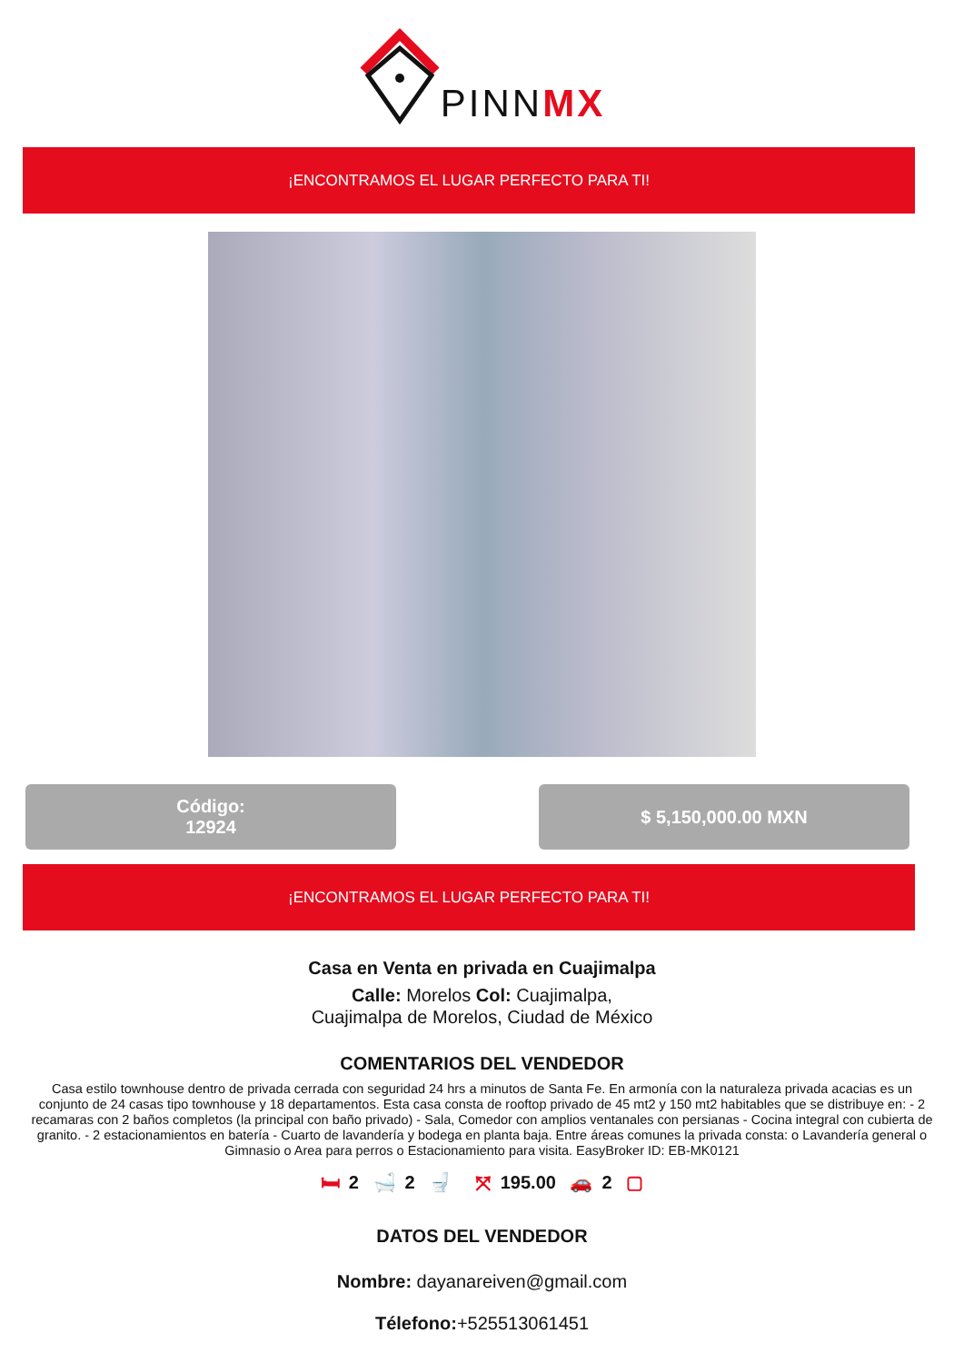PINNMX
¡ENCONTRAMOS EL LUGAR PERFECTO PARA TI!
Código:
12924
$ 5,150,000.00 MXN
¡ENCONTRAMOS EL LUGAR PERFECTO PARA TI!
Casa en Venta en privada en Cuajimalpa
Calle: Morelos Col: Cuajimalpa,
Cuajimalpa de Morelos, Ciudad de México
COMENTARIOS DEL VENDEDOR
Casa estilo townhouse dentro de privada cerrada con seguridad 24 hrs a minutos de Santa Fe. En armonía con la naturaleza privada acacias es un conjunto de 24 casas tipo townhouse y 18 departamentos. Esta casa consta de rooftop privado de 45 mt2 y 150 mt2 habitables que se distribuye en: - 2 recamaras con 2 baños completos (la principal con baño privado) - Sala, Comedor con amplios ventanales con persianas - Cocina integral con cubierta de granito. - 2 estacionamientos en batería - Cuarto de lavandería y bodega en planta baja. Entre áreas comunes la privada consta: o Lavandería general o Gimnasio o Area para perros o Estacionamiento para visita. EasyBroker ID: EB-MK0121
🛏 2 🛁 2 🚽 ⤧ 195.00 🚗 2 ▢
DATOS DEL VENDEDOR
Nombre: dayanareiven@gmail.com
Télefono:+525513061451